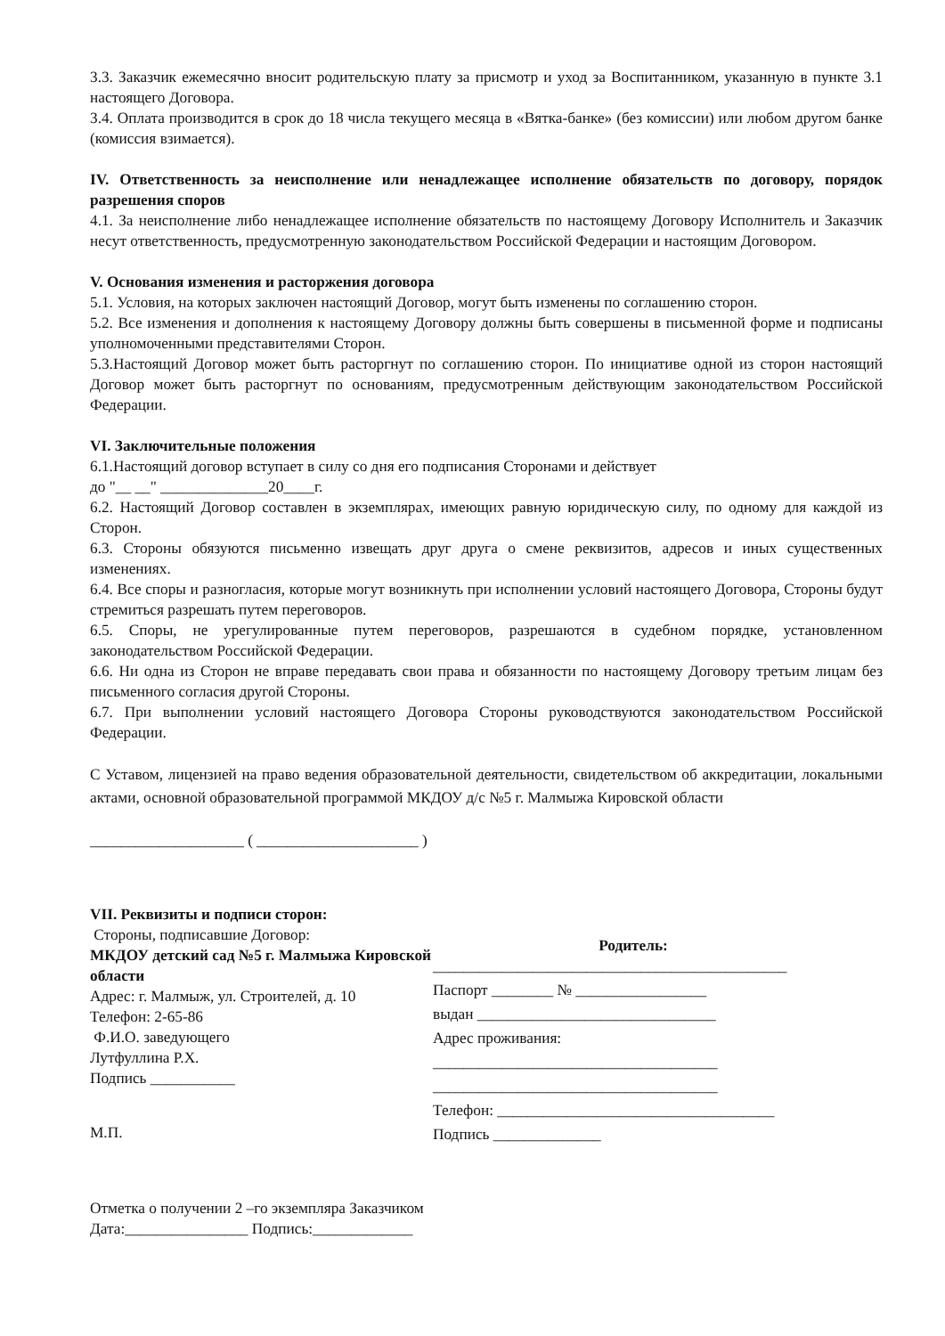3.3. Заказчик ежемесячно вносит родительскую плату за присмотр и уход за Воспитанником, указанную в пункте 3.1 настоящего Договора.
3.4. Оплата производится в срок до 18 числа текущего месяца в «Вятка-банке» (без комиссии) или любом другом банке (комиссия взимается).
IV. Ответственность за неисполнение или ненадлежащее исполнение обязательств по договору, порядок разрешения споров
4.1. За неисполнение либо ненадлежащее исполнение обязательств по настоящему Договору Исполнитель и Заказчик несут ответственность, предусмотренную законодательством Российской Федерации и настоящим Договором.
V. Основания изменения и расторжения договора
5.1. Условия, на которых заключен настоящий Договор, могут быть изменены по соглашению сторон.
5.2. Все изменения и дополнения к настоящему Договору должны быть совершены в письменной форме и подписаны уполномоченными представителями Сторон.
5.3.Настоящий Договор может быть расторгнут по соглашению сторон. По инициативе одной из сторон настоящий Договор может быть расторгнут по основаниям, предусмотренным действующим законодательством Российской Федерации.
VI. Заключительные положения
6.1.Настоящий договор вступает в силу со дня его подписания Сторонами и действует
до "__ __" ______________20____г.
6.2. Настоящий Договор составлен в экземплярах, имеющих равную юридическую силу, по одному для каждой из Сторон.
6.3. Стороны обязуются письменно извещать друг друга о смене реквизитов, адресов и иных существенных изменениях.
6.4. Все споры и разногласия, которые могут возникнуть при исполнении условий настоящего Договора, Стороны будут стремиться разрешать путем переговоров.
6.5. Споры, не урегулированные путем переговоров, разрешаются в судебном порядке, установленном законодательством Российской Федерации.
6.6. Ни одна из Сторон не вправе передавать свои права и обязанности по настоящему Договору третьим лицам без письменного согласия другой Стороны.
6.7. При выполнении условий настоящего Договора Стороны руководствуются законодательством Российской Федерации.
С Уставом, лицензией на право ведения образовательной деятельности, свидетельством об аккредитации, локальными актами, основной образовательной программой МКДОУ д/с №5 г. Малмыжа Кировской области
____________________ ( _____________________ )
VII. Реквизиты и подписи сторон:
Стороны, подписавшие Договор:
МКДОУ детский сад №5 г. Малмыжа Кировской области
Адрес: г. Малмыж, ул. Строителей, д. 10
Телефон: 2-65-86
Ф.И.О. заведующего
Лутфуллина Р.Х.
Подпись ___________
М.П.
Родитель:
______________________________________________
Паспорт ________ № _________________
выдан _______________________________
Адрес проживания:
_____________________________________
_____________________________________
Телефон: ____________________________________
Подпись ______________
Отметка о получении 2 –го экземпляра Заказчиком
Дата:________________ Подпись:_____________